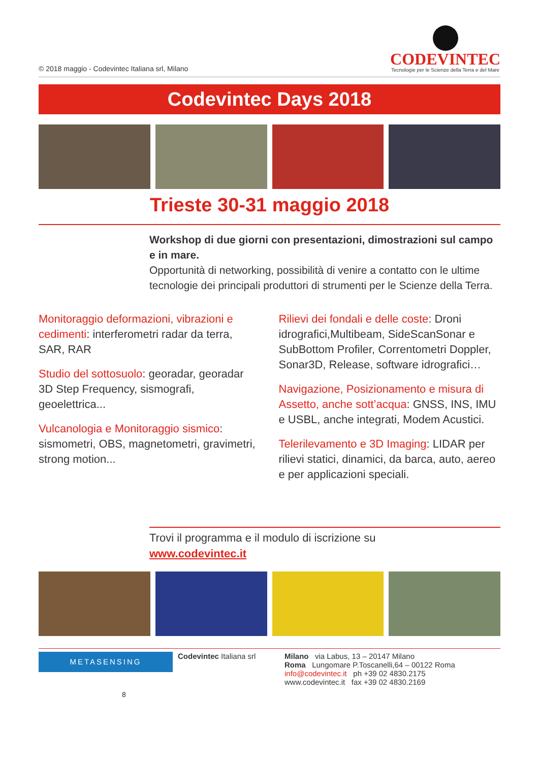© 2018 maggio - Codevintec Italiana srl, Milano
CODEVINTEC
Tecnologie per le Scienze della Terra e del Mare
Codevintec Days 2018
Trieste 30-31 maggio 2018
Workshop di due giorni con presentazioni, dimostrazioni sul campo e in mare.
Opportunità di networking, possibilità di venire a contatto con le ultime tecnologie dei principali produttori di strumenti per le Scienze della Terra.
Monitoraggio deformazioni, vibrazioni e cedimenti: interferometri radar da terra, SAR, RAR
Studio del sottosuolo: georadar, georadar 3D Step Frequency, sismografi, geoelettrica...
Vulcanologia e Monitoraggio sismico: sismometri, OBS, magnetometri, gravimetri, strong motion...
Rilievi dei fondali e delle coste: Droni idrografici,Multibeam, SideScanSonar e SubBottom Profiler, Correntometri Doppler, Sonar3D, Release, software idrografici…
Navigazione, Posizionamento e misura di Assetto, anche sott’acqua: GNSS, INS, IMU e USBL, anche integrati, Modem Acustici.
Telerilevamento e 3D Imaging: LIDAR per rilievi statici, dinamici, da barca, auto, aereo e per applicazioni speciali.
Trovi il programma e il modulo di iscrizione su
www.codevintec.it
METASENSING
Codevintec Italiana srl
Milano via Labus, 13 – 20147 Milano
Roma Lungomare P.Toscanelli,64 – 00122 Roma
info@codevintec.it ph +39 02 4830.2175
www.codevintec.it fax +39 02 4830.2169
8